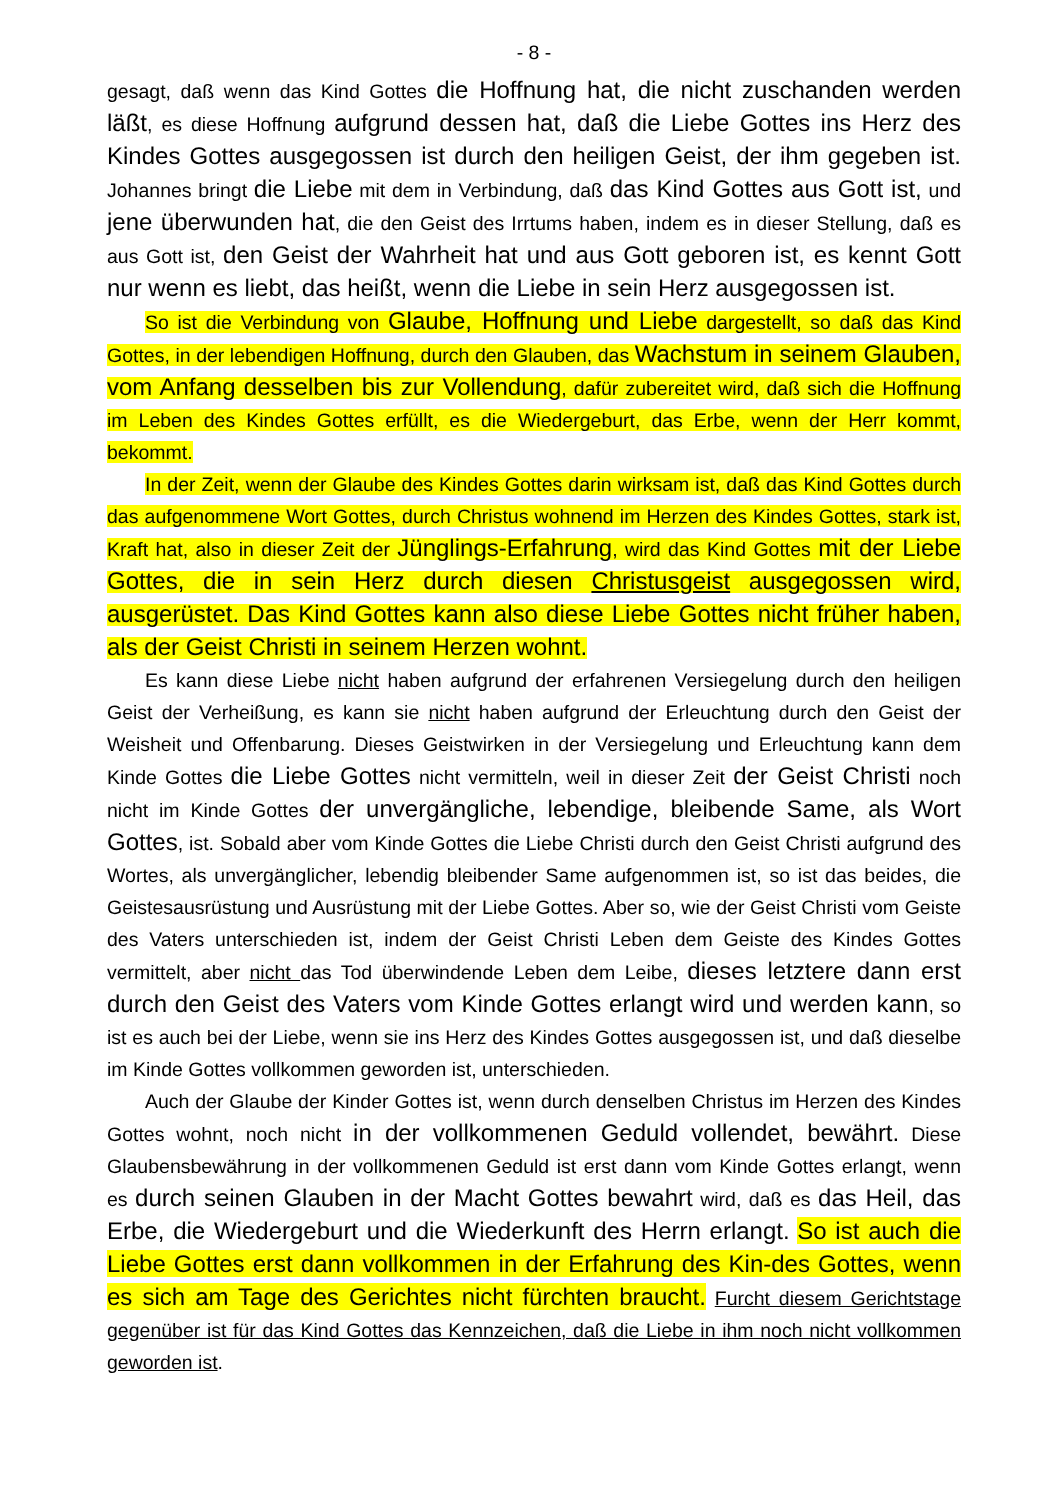- 8 -
gesagt, daß wenn das Kind Gottes die Hoffnung hat, die nicht zuschanden werden läßt, es diese Hoffnung aufgrund dessen hat, daß die Liebe Gottes ins Herz des Kindes Gottes ausgegossen ist durch den heiligen Geist, der ihm gegeben ist. Johannes bringt die Liebe mit dem in Verbindung, daß das Kind Gottes aus Gott ist, und jene überwunden hat, die den Geist des Irrtums haben, indem es in dieser Stellung, daß es aus Gott ist, den Geist der Wahrheit hat und aus Gott geboren ist, es kennt Gott nur wenn es liebt, das heißt, wenn die Liebe in sein Herz ausgegossen ist.
So ist die Verbindung von Glaube, Hoffnung und Liebe dargestellt, so daß das Kind Gottes, in der lebendigen Hoffnung, durch den Glauben, das Wachstum in seinem Glauben, vom Anfang desselben bis zur Vollendung, dafür zubereitet wird, daß sich die Hoffnung im Leben des Kindes Gottes erfüllt, es die Wiedergeburt, das Erbe, wenn der Herr kommt, bekommt.
In der Zeit, wenn der Glaube des Kindes Gottes darin wirksam ist, daß das Kind Gottes durch das aufgenommene Wort Gottes, durch Christus wohnend im Herzen des Kindes Gottes, stark ist, Kraft hat, also in dieser Zeit der Jünglings-Erfahrung, wird das Kind Gottes mit der Liebe Gottes, die in sein Herz durch diesen Christusgeist ausgegossen wird, ausgerüstet. Das Kind Gottes kann also diese Liebe Gottes nicht früher haben, als der Geist Christi in seinem Herzen wohnt.
Es kann diese Liebe nicht haben aufgrund der erfahrenen Versiegelung durch den heiligen Geist der Verheißung, es kann sie nicht haben aufgrund der Erleuchtung durch den Geist der Weisheit und Offenbarung. Dieses Geistwirken in der Versiegelung und Erleuchtung kann dem Kinde Gottes die Liebe Gottes nicht vermitteln, weil in dieser Zeit der Geist Christi noch nicht im Kinde Gottes der unvergängliche, lebendige, bleibende Same, als Wort Gottes, ist. Sobald aber vom Kinde Gottes die Liebe Christi durch den Geist Christi aufgrund des Wortes, als unvergänglicher, lebendig bleibender Same aufgenommen ist, so ist das beides, die Geistesausrüstung und Ausrüstung mit der Liebe Gottes. Aber so, wie der Geist Christi vom Geiste des Vaters unterschieden ist, indem der Geist Christi Leben dem Geiste des Kindes Gottes vermittelt, aber nicht das Tod überwindende Leben dem Leibe, dieses letztere dann erst durch den Geist des Vaters vom Kinde Gottes erlangt wird und werden kann, so ist es auch bei der Liebe, wenn sie ins Herz des Kindes Gottes ausgegossen ist, und daß dieselbe im Kinde Gottes vollkommen geworden ist, unterschieden.
Auch der Glaube der Kinder Gottes ist, wenn durch denselben Christus im Herzen des Kindes Gottes wohnt, noch nicht in der vollkommenen Geduld vollendet, bewährt. Diese Glaubensbewährung in der vollkommenen Geduld ist erst dann vom Kinde Gottes erlangt, wenn es durch seinen Glauben in der Macht Gottes bewahrt wird, daß es das Heil, das Erbe, die Wiedergeburt und die Wiederkunft des Herrn erlangt. So ist auch die Liebe Gottes erst dann vollkommen in der Erfahrung des Kin-des Gottes, wenn es sich am Tage des Gerichtes nicht fürchten braucht. Furcht diesem Gerichtstage gegenüber ist für das Kind Gottes das Kennzeichen, daß die Liebe in ihm noch nicht vollkommen geworden ist.